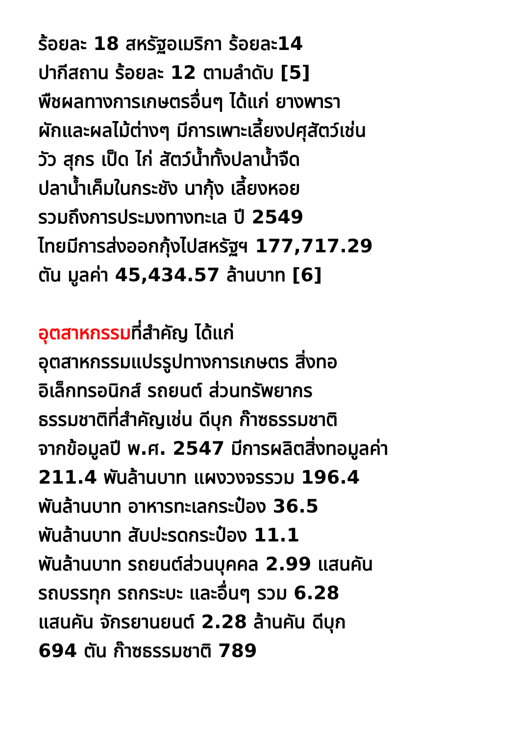ร้อยละ 18 สหรัฐอเมริกา ร้อยละ14
ปากีสถาน ร้อยละ 12 ตามลำดับ [5]
พืชผลทางการเกษตรอื่นๆ ได้แก่ ยางพารา
ผักและผลไม้ต่างๆ มีการเพาะเลี้ยงปศุสัตว์เช่น
วัว สุกร เป็ด ไก่ สัตว์น้ำทั้งปลาน้ำจืด
ปลาน้ำเค็มในกระชัง นากุ้ง เลี้ยงหอย
รวมถึงการประมงทางทะเล ปี 2549
ไทยมีการส่งออกกุ้งไปสหรัฐฯ 177,717.29
ตัน มูลค่า 45,434.57 ล้านบาท [6]
อุตสาหกรรมที่สำคัญ ได้แก่
อุตสาหกรรมแปรรูปทางการเกษตร สิ่งทอ
อิเล็กทรอนิกส์ รถยนต์ ส่วนทรัพยากร
ธรรมชาติที่สำคัญเช่น ดีบุก ก๊าซธรรมชาติ
จากข้อมูลปี พ.ศ. 2547 มีการผลิตสิ่งทอมูลค่า
211.4 พันล้านบาท แผงวงจรรวม 196.4
พันล้านบาท อาหารทะเลกระป๋อง 36.5
พันล้านบาท สับปะรดกระป๋อง 11.1
พันล้านบาท รถยนต์ส่วนบุคคล 2.99 แสนคัน
รถบรรทุก รถกระบะ และอื่นๆ รวม 6.28
แสนคัน จักรยานยนต์ 2.28 ล้านคัน ดีบุก
694 ตัน ก๊าซธรรมชาติ 789